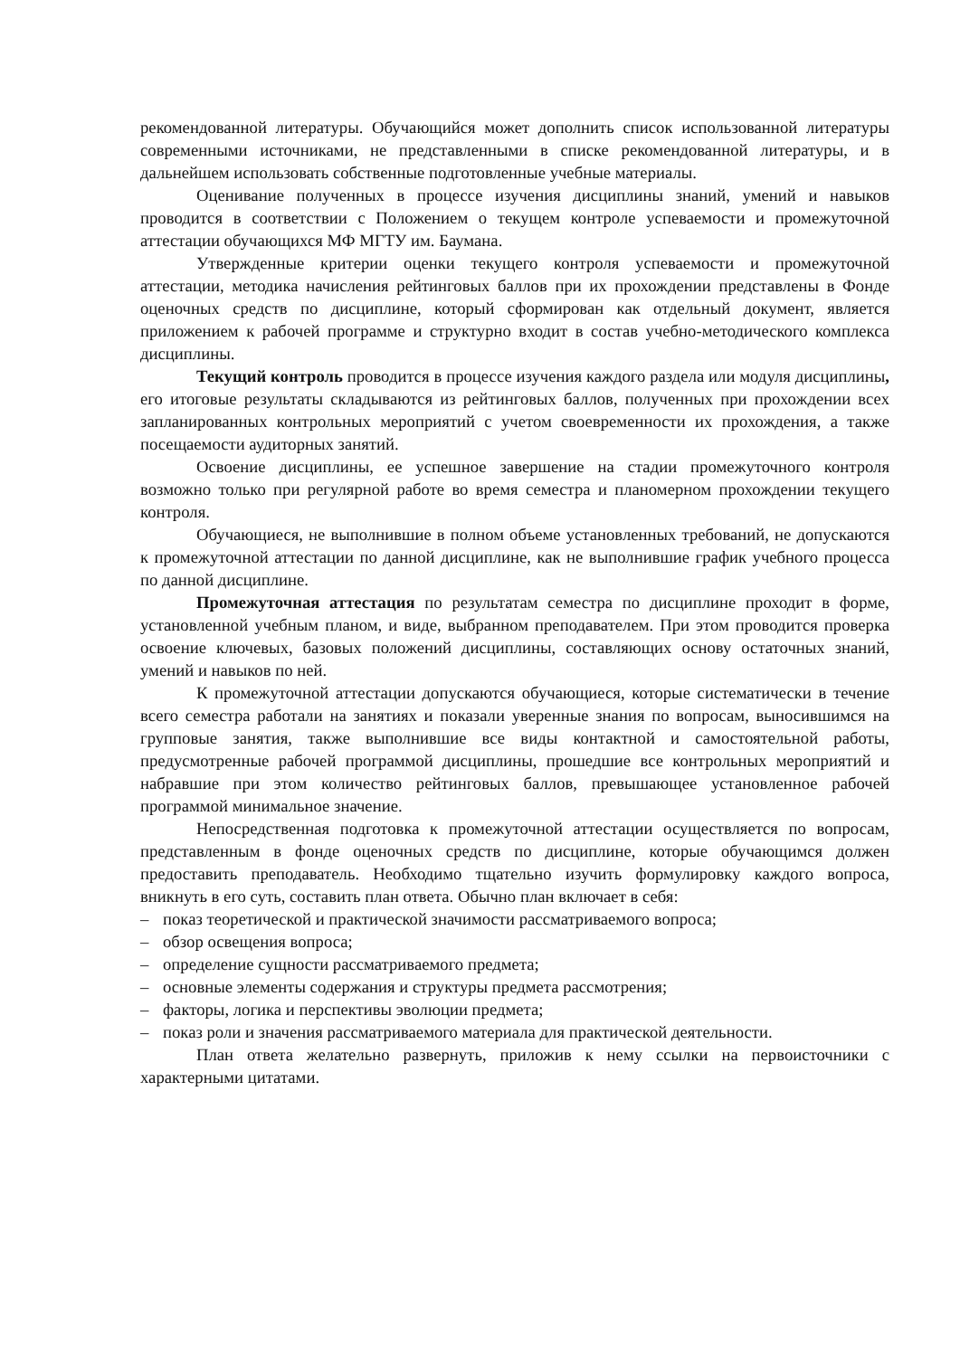рекомендованной литературы. Обучающийся может дополнить список использованной литературы современными источниками, не представленными в списке рекомендованной литературы, и в дальнейшем использовать собственные подготовленные учебные материалы.
Оценивание полученных в процессе изучения дисциплины знаний, умений и навыков проводится в соответствии с Положением о текущем контроле успеваемости и промежуточной аттестации обучающихся МФ МГТУ им. Баумана.
Утвержденные критерии оценки текущего контроля успеваемости и промежуточной аттестации, методика начисления рейтинговых баллов при их прохождении представлены в Фонде оценочных средств по дисциплине, который сформирован как отдельный документ, является приложением к рабочей программе и структурно входит в состав учебно-методического комплекса дисциплины.
Текущий контроль проводится в процессе изучения каждого раздела или модуля дисциплины, его итоговые результаты складываются из рейтинговых баллов, полученных при прохождении всех запланированных контрольных мероприятий с учетом своевременности их прохождения, а также посещаемости аудиторных занятий.
Освоение дисциплины, ее успешное завершение на стадии промежуточного контроля возможно только при регулярной работе во время семестра и планомерном прохождении текущего контроля.
Обучающиеся, не выполнившие в полном объеме установленных требований, не допускаются к промежуточной аттестации по данной дисциплине, как не выполнившие график учебного процесса по данной дисциплине.
Промежуточная аттестация по результатам семестра по дисциплине проходит в форме, установленной учебным планом, и виде, выбранном преподавателем. При этом проводится проверка освоение ключевых, базовых положений дисциплины, составляющих основу остаточных знаний, умений и навыков по ней.
К промежуточной аттестации допускаются обучающиеся, которые систематически в течение всего семестра работали на занятиях и показали уверенные знания по вопросам, выносившимся на групповые занятия, также выполнившие все виды контактной и самостоятельной работы, предусмотренные рабочей программой дисциплины, прошедшие все контрольных мероприятий и набравшие при этом количество рейтинговых баллов, превышающее установленное рабочей программой минимальное значение.
Непосредственная подготовка к промежуточной аттестации осуществляется по вопросам, представленным в фонде оценочных средств по дисциплине, которые обучающимся должен предоставить преподаватель. Необходимо тщательно изучить формулировку каждого вопроса, вникнуть в его суть, составить план ответа. Обычно план включает в себя:
– показ теоретической и практической значимости рассматриваемого вопроса;
– обзор освещения вопроса;
– определение сущности рассматриваемого предмета;
– основные элементы содержания и структуры предмета рассмотрения;
– факторы, логика и перспективы эволюции предмета;
– показ роли и значения рассматриваемого материала для практической деятельности.
План ответа желательно развернуть, приложив к нему ссылки на первоисточники с характерными цитатами.